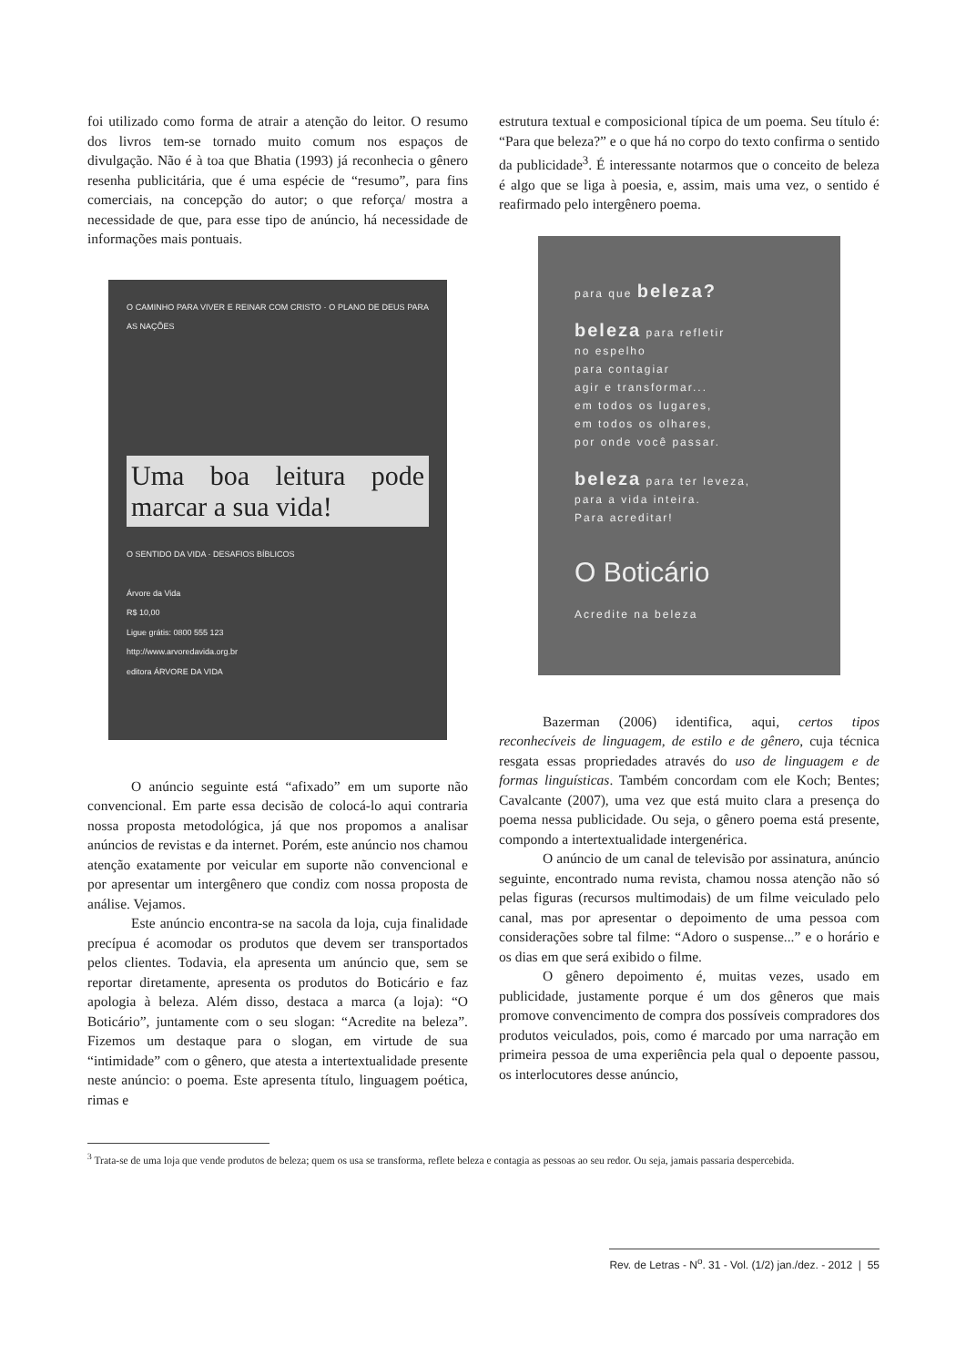foi utilizado como forma de atrair a atenção do leitor. O resumo dos livros tem-se tornado muito comum nos espaços de divulgação. Não é à toa que Bhatia (1993) já reconhecia o gênero resenha publicitária, que é uma espécie de “resumo”, para fins comerciais, na concepção do autor; o que reforça/ mostra a necessidade de que, para esse tipo de anúncio, há necessidade de informações mais pontuais.
O CAMINHO PARA VIVER E REINAR COM CRISTO · O PLANO DE DEUS PARA AS NAÇÕES
Uma boa leitura pode marcar a sua vida!
O SENTIDO DA VIDA · DESAFIOS BÍBLICOS
Árvore da Vida
R$ 10,00
Ligue grátis: 0800 555 123
http://www.arvoredavida.org.br
editora ÁRVORE DA VIDA
O anúncio seguinte está “afixado” em um suporte não convencional. Em parte essa decisão de colocá-lo aqui contraria nossa proposta metodológica, já que nos propomos a analisar anúncios de revistas e da internet. Porém, este anúncio nos chamou atenção exatamente por veicular em suporte não convencional e por apresentar um intergênero que condiz com nossa proposta de análise. Vejamos.
Este anúncio encontra-se na sacola da loja, cuja finalidade precípua é acomodar os produtos que devem ser transportados pelos clientes. Todavia, ela apresenta um anúncio que, sem se reportar diretamente, apresenta os produtos do Boticário e faz apologia à beleza. Além disso, destaca a marca (a loja): “O Boticário”, juntamente com o seu slogan: “Acredite na beleza”. Fizemos um destaque para o slogan, em virtude de sua “intimidade” com o gênero, que atesta a intertextualidade presente neste anúncio: o poema. Este apresenta título, linguagem poética, rimas e
estrutura textual e composicional típica de um poema. Seu título é: “Para que beleza?” e o que há no corpo do texto confirma o sentido da publicidade<sup>3</sup>. É interessante notarmos que o conceito de beleza é algo que se liga à poesia, e, assim, mais uma vez, o sentido é reafirmado pelo intergênero poema.
para que beleza?
beleza para refletir
no espelho
para contagiar
agir e transformar...
em todos os lugares,
em todos os olhares,
por onde você passar.
beleza para ter leveza,
para a vida inteira.
Para acreditar!
O Boticário
Acredite na beleza
Bazerman (2006) identifica, aqui, certos tipos reconhecíveis de linguagem, de estilo e de gênero, cuja técnica resgata essas propriedades através do uso de linguagem e de formas linguísticas. Também concordam com ele Koch; Bentes; Cavalcante (2007), uma vez que está muito clara a presença do poema nessa publicidade. Ou seja, o gênero poema está presente, compondo a intertextualidade intergenérica.
O anúncio de um canal de televisão por assinatura, anúncio seguinte, encontrado numa revista, chamou nossa atenção não só pelas figuras (recursos multimodais) de um filme veiculado pelo canal, mas por apresentar o depoimento de uma pessoa com considerações sobre tal filme: “Adoro o suspense...” e o horário e os dias em que será exibido o filme.
O gênero depoimento é, muitas vezes, usado em publicidade, justamente porque é um dos gêneros que mais promove convencimento de compra dos possíveis compradores dos produtos veiculados, pois, como é marcado por uma narração em primeira pessoa de uma experiência pela qual o depoente passou, os interlocutores desse anúncio,
<sup>3</sup> Trata-se de uma loja que vende produtos de beleza; quem os usa se transforma, reflete beleza e contagia as pessoas ao seu redor. Ou seja, jamais passaria despercebida.
Rev. de Letras - N<sup>o</sup>. 31 - Vol. (1/2) jan./dez. - 2012 | 55